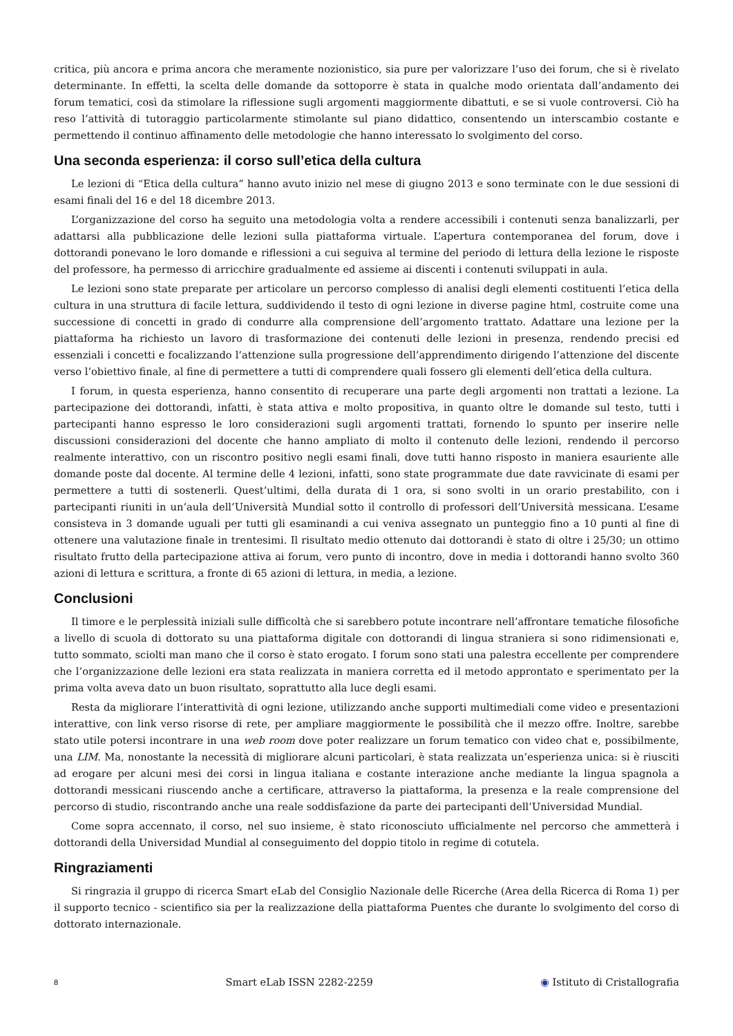critica, più ancora e prima ancora che meramente nozionistico, sia pure per valorizzare l’uso dei forum, che si è rivelato determinante. In effetti, la scelta delle domande da sottoporre è stata in qualche modo orientata dall’andamento dei forum tematici, così da stimolare la riflessione sugli argomenti maggiormente dibattuti, e se si vuole controversi. Ciò ha reso l’attività di tutoraggio particolarmente stimolante sul piano didattico, consentendo un interscambio costante e permettendo il continuo affinamento delle metodologie che hanno interessato lo svolgimento del corso.
Una seconda esperienza: il corso sull’etica della cultura
Le lezioni di “Etica della cultura” hanno avuto inizio nel mese di giugno 2013 e sono terminate con le due sessioni di esami finali del 16 e del 18 dicembre 2013.
L’organizzazione del corso ha seguito una metodologia volta a rendere accessibili i contenuti senza banalizzarli, per adattarsi alla pubblicazione delle lezioni sulla piattaforma virtuale. L’apertura contemporanea del forum, dove i dottorandi ponevano le loro domande e riflessioni a cui seguiva al termine del periodo di lettura della lezione le risposte del professore, ha permesso di arricchire gradualmente ed assieme ai discenti i contenuti sviluppati in aula.
Le lezioni sono state preparate per articolare un percorso complesso di analisi degli elementi costituenti l’etica della cultura in una struttura di facile lettura, suddividendo il testo di ogni lezione in diverse pagine html, costruite come una successione di concetti in grado di condurre alla comprensione dell’argomento trattato. Adattare una lezione per la piattaforma ha richiesto un lavoro di trasformazione dei contenuti delle lezioni in presenza, rendendo precisi ed essenziali i concetti e focalizzando l’attenzione sulla progressione dell’apprendimento dirigendo l’attenzione del discente verso l’obiettivo finale, al fine di permettere a tutti di comprendere quali fossero gli elementi dell’etica della cultura.
I forum, in questa esperienza, hanno consentito di recuperare una parte degli argomenti non trattati a lezione. La partecipazione dei dottorandi, infatti, è stata attiva e molto propositiva, in quanto oltre le domande sul testo, tutti i partecipanti hanno espresso le loro considerazioni sugli argomenti trattati, fornendo lo spunto per inserire nelle discussioni considerazioni del docente che hanno ampliato di molto il contenuto delle lezioni, rendendo il percorso realmente interattivo, con un riscontro positivo negli esami finali, dove tutti hanno risposto in maniera esauriente alle domande poste dal docente. Al termine delle 4 lezioni, infatti, sono state programmate due date ravvicinate di esami per permettere a tutti di sostenerli. Quest’ultimi, della durata di 1 ora, si sono svolti in un orario prestabilito, con i partecipanti riuniti in un’aula dell’Università Mundial sotto il controllo di professori dell’Università messicana. L’esame consisteva in 3 domande uguali per tutti gli esaminandi a cui veniva assegnato un punteggio fino a 10 punti al fine di ottenere una valutazione finale in trentesimi. Il risultato medio ottenuto dai dottorandi è stato di oltre i 25/30; un ottimo risultato frutto della partecipazione attiva ai forum, vero punto di incontro, dove in media i dottorandi hanno svolto 360 azioni di lettura e scrittura, a fronte di 65 azioni di lettura, in media, a lezione.
Conclusioni
Il timore e le perplessità iniziali sulle difficoltà che si sarebbero potute incontrare nell’affrontare tematiche filosofiche a livello di scuola di dottorato su una piattaforma digitale con dottorandi di lingua straniera si sono ridimensionati e, tutto sommato, sciolti man mano che il corso è stato erogato. I forum sono stati una palestra eccellente per comprendere che l’organizzazione delle lezioni era stata realizzata in maniera corretta ed il metodo approntato e sperimentato per la prima volta aveva dato un buon risultato, soprattutto alla luce degli esami.
Resta da migliorare l’interattività di ogni lezione, utilizzando anche supporti multimediali come video e presentazioni interattive, con link verso risorse di rete, per ampliare maggiormente le possibilità che il mezzo offre. Inoltre, sarebbe stato utile potersi incontrare in una web room dove poter realizzare un forum tematico con video chat e, possibilmente, una LIM. Ma, nonostante la necessità di migliorare alcuni particolari, è stata realizzata un’esperienza unica: si è riusciti ad erogare per alcuni mesi dei corsi in lingua italiana e costante interazione anche mediante la lingua spagnola a dottorandi messicani riuscendo anche a certificare, attraverso la piattaforma, la presenza e la reale comprensione del percorso di studio, riscontrando anche una reale soddisfazione da parte dei partecipanti dell’Universidad Mundial.
Come sopra accennato, il corso, nel suo insieme, è stato riconosciuto ufficialmente nel percorso che ammetterà i dottorandi della Universidad Mundial al conseguimento del doppio titolo in regime di cotutela.
Ringraziamenti
Si ringrazia il gruppo di ricerca Smart eLab del Consiglio Nazionale delle Ricerche (Area della Ricerca di Roma 1) per il supporto tecnico - scientifico sia per la realizzazione della piattaforma Puentes che durante lo svolgimento del corso di dottorato internazionale.
8 Smart eLab ISSN 2282-2259 ◉ Istituto di Cristallografia